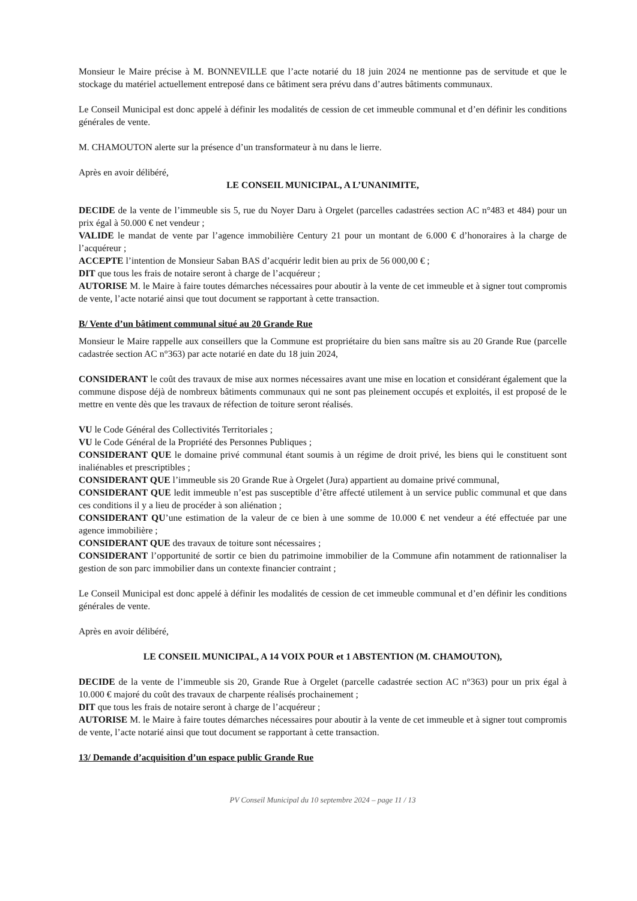Monsieur le Maire précise à M. BONNEVILLE que l’acte notarié du 18 juin 2024 ne mentionne pas de servitude et que le stockage du matériel actuellement entreposé dans ce bâtiment sera prévu dans d’autres bâtiments communaux.
Le Conseil Municipal est donc appelé à définir les modalités de cession de cet immeuble communal et d’en définir les conditions générales de vente.
M. CHAMOUTON alerte sur la présence d’un transformateur à nu dans le lierre.
Après en avoir délibéré,
LE CONSEIL MUNICIPAL, A L’UNANIMITE,
DECIDE de la vente de l’immeuble sis 5, rue du Noyer Daru à Orgelet (parcelles cadastrées section AC n°483 et 484) pour un prix égal à 50.000 € net vendeur ;
VALIDE le mandat de vente par l’agence immobilière Century 21 pour un montant de 6.000 € d’honoraires à la charge de l’acquéreur ;
ACCEPTE l’intention de Monsieur Saban BAS d’acquérir ledit bien au prix de 56 000,00 € ;
DIT que tous les frais de notaire seront à charge de l’acquéreur ;
AUTORISE M. le Maire à faire toutes démarches nécessaires pour aboutir à la vente de cet immeuble et à signer tout compromis de vente, l’acte notarié ainsi que tout document se rapportant à cette transaction.
B/ Vente d’un bâtiment communal situé au 20 Grande Rue
Monsieur le Maire rappelle aux conseillers que la Commune est propriétaire du bien sans maître sis au 20 Grande Rue (parcelle cadastrée section AC n°363) par acte notarié en date du 18 juin 2024,
CONSIDERANT le coût des travaux de mise aux normes nécessaires avant une mise en location et considérant également que la commune dispose déjà de nombreux bâtiments communaux qui ne sont pas pleinement occupés et exploités, il est proposé de le mettre en vente dès que les travaux de réfection de toiture seront réalisés.
VU le Code Général des Collectivités Territoriales ;
VU le Code Général de la Propriété des Personnes Publiques ;
CONSIDERANT QUE le domaine privé communal étant soumis à un régime de droit privé, les biens qui le constituent sont inaliénables et prescriptibles ;
CONSIDERANT QUE l’immeuble sis 20 Grande Rue à Orgelet (Jura) appartient au domaine privé communal,
CONSIDERANT QUE ledit immeuble n’est pas susceptible d’être affecté utilement à un service public communal et que dans ces conditions il y a lieu de procéder à son aliénation ;
CONSIDERANT QU’une estimation de la valeur de ce bien à une somme de 10.000 € net vendeur a été effectuée par une agence immobilière ;
CONSIDERANT QUE des travaux de toiture sont nécessaires ;
CONSIDERANT l’opportunité de sortir ce bien du patrimoine immobilier de la Commune afin notamment de rationnaliser la gestion de son parc immobilier dans un contexte financier contraint ;
Le Conseil Municipal est donc appelé à définir les modalités de cession de cet immeuble communal et d’en définir les conditions générales de vente.
Après en avoir délibéré,
LE CONSEIL MUNICIPAL, A 14 VOIX POUR et 1 ABSTENTION (M. CHAMOUTON),
DECIDE de la vente de l’immeuble sis 20, Grande Rue à Orgelet (parcelle cadastrée section AC n°363) pour un prix égal à 10.000 € majoré du coût des travaux de charpente réalisés prochainement ;
DIT que tous les frais de notaire seront à charge de l’acquéreur ;
AUTORISE M. le Maire à faire toutes démarches nécessaires pour aboutir à la vente de cet immeuble et à signer tout compromis de vente, l’acte notarié ainsi que tout document se rapportant à cette transaction.
13/ Demande d’acquisition d’un espace public Grande Rue
PV Conseil Municipal du 10 septembre 2024 – page 11 / 13